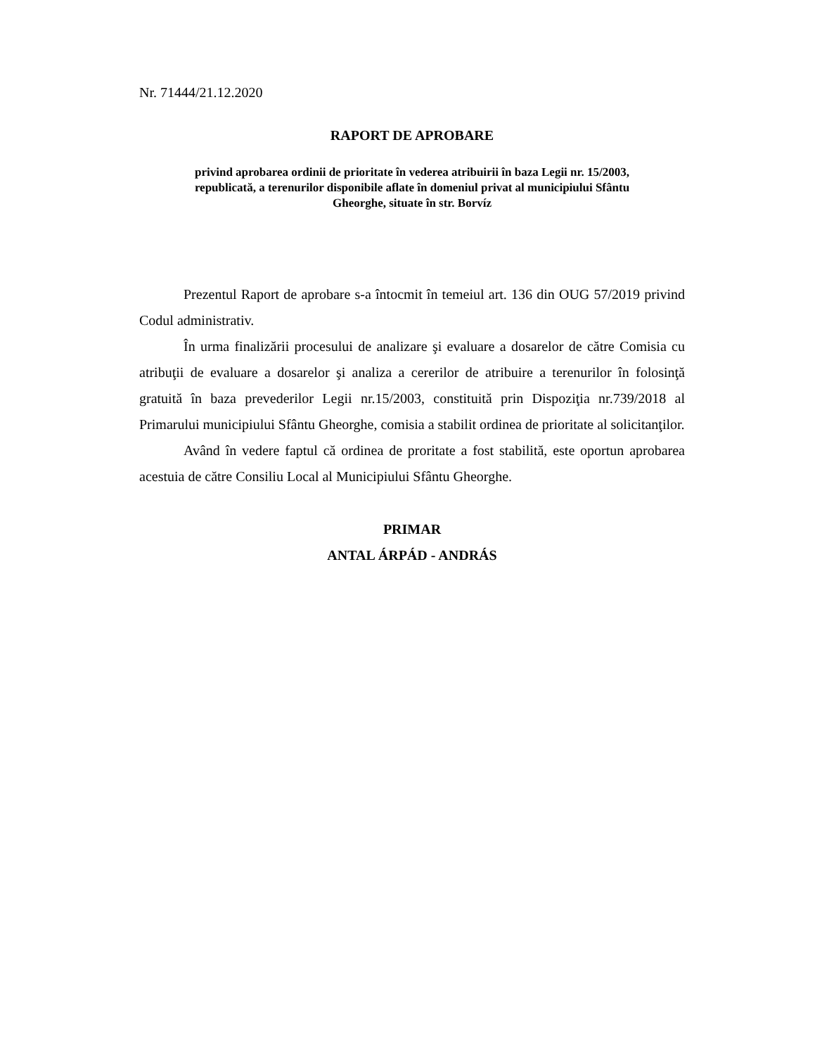Nr. 71444/21.12.2020
RAPORT DE APROBARE
privind aprobarea ordinii de prioritate în vederea atribuirii în baza Legii nr. 15/2003,
republicată, a terenurilor disponibile aflate în domeniul privat al municipiului Sfântu
Gheorghe, situate în str. Borvíz
Prezentul Raport de aprobare s-a întocmit în temeiul art. 136 din OUG 57/2019 privind Codul administrativ.
În urma finalizării procesului de analizare şi evaluare a dosarelor de către Comisia cu atribuţii de evaluare a dosarelor şi analiza a cererilor de atribuire a terenurilor în folosinţă gratuită în baza prevederilor Legii nr.15/2003, constituită prin Dispoziţia nr.739/2018 al Primarului municipiului Sfântu Gheorghe, comisia a stabilit ordinea de prioritate al solicitanţilor.
Având în vedere faptul că ordinea de proritate a fost stabilită, este oportun aprobarea acestuia de către Consiliu Local al Municipiului Sfântu Gheorghe.
PRIMAR
ANTAL ÁRPÁD - ANDRÁS